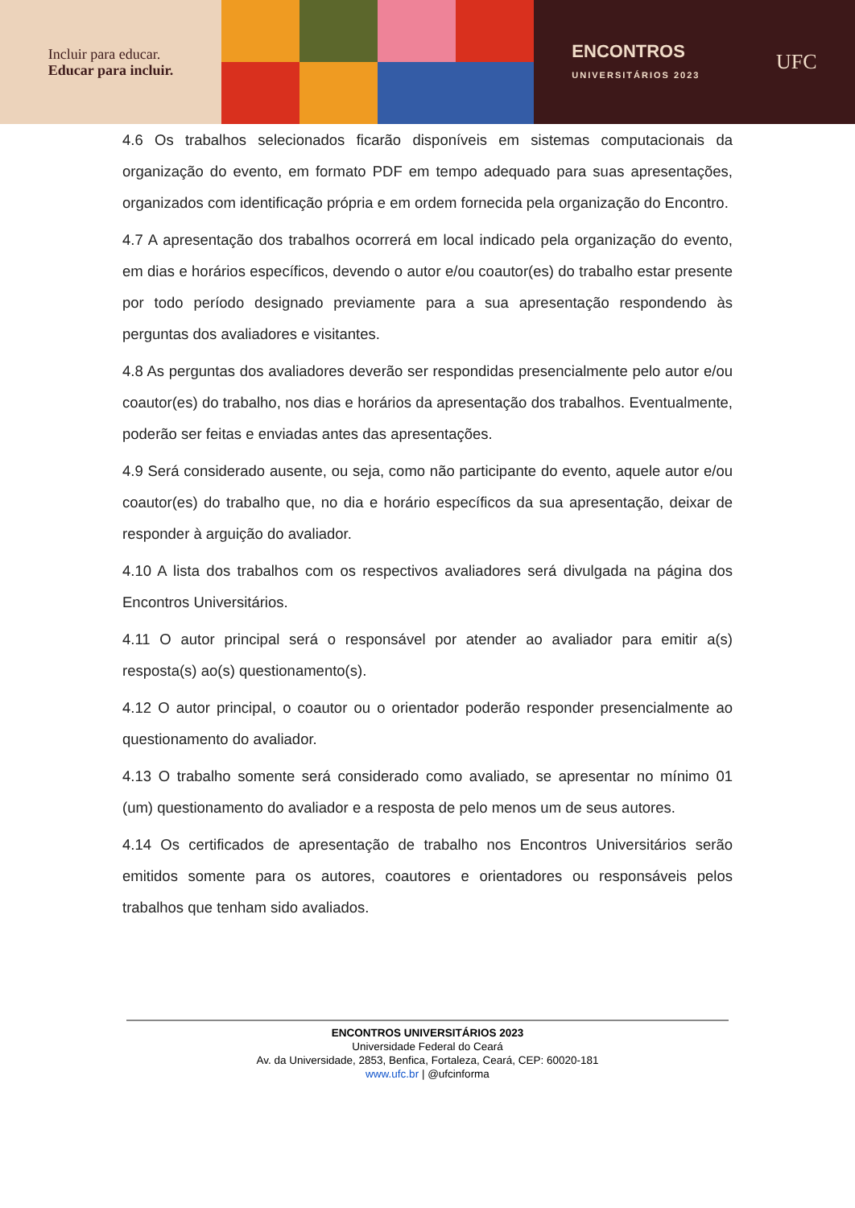Incluir para educar.
Educar para incluir.
ENCONTROS
UNIVERSITÁRIOS 2023
UFC
4.6 Os trabalhos selecionados ficarão disponíveis em sistemas computacionais da organização do evento, em formato PDF em tempo adequado para suas apresentações, organizados com identificação própria e em ordem fornecida pela organização do Encontro.
4.7 A apresentação dos trabalhos ocorrerá em local indicado pela organização do evento, em dias e horários específicos, devendo o autor e/ou coautor(es) do trabalho estar presente por todo período designado previamente para a sua apresentação respondendo às perguntas dos avaliadores e visitantes.
4.8 As perguntas dos avaliadores deverão ser respondidas presencialmente pelo autor e/ou coautor(es) do trabalho, nos dias e horários da apresentação dos trabalhos. Eventualmente, poderão ser feitas e enviadas antes das apresentações.
4.9 Será considerado ausente, ou seja, como não participante do evento, aquele autor e/ou coautor(es) do trabalho que, no dia e horário específicos da sua apresentação, deixar de responder à arguição do avaliador.
4.10 A lista dos trabalhos com os respectivos avaliadores será divulgada na página dos Encontros Universitários.
4.11 O autor principal será o responsável por atender ao avaliador para emitir a(s) resposta(s) ao(s) questionamento(s).
4.12 O autor principal, o coautor ou o orientador poderão responder presencialmente ao questionamento do avaliador.
4.13 O trabalho somente será considerado como avaliado, se apresentar no mínimo 01 (um) questionamento do avaliador e a resposta de pelo menos um de seus autores.
4.14 Os certificados de apresentação de trabalho nos Encontros Universitários serão emitidos somente para os autores, coautores e orientadores ou responsáveis pelos trabalhos que tenham sido avaliados.
ENCONTROS UNIVERSITÁRIOS 2023
Universidade Federal do Ceará
Av. da Universidade, 2853, Benfica, Fortaleza, Ceará, CEP: 60020-181
www.ufc.br | @ufcinforma